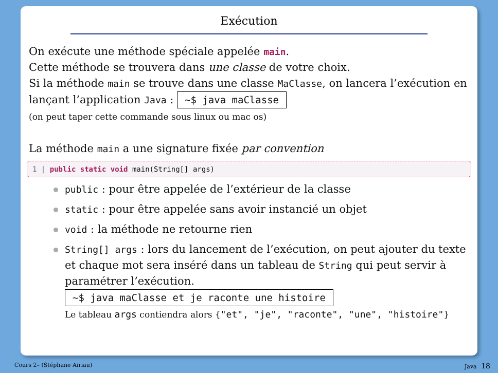Exécution
On exécute une méthode spéciale appelée main.
Cette méthode se trouvera dans une classe de votre choix.
Si la méthode main se trouve dans une classe MaClasse, on lancera l’exécution en lançant l’application Java : ~$ java maClasse
(on peut taper cette commande sous linux ou mac os)
La méthode main a une signature fixée par convention
1 | public static void main(String[] args)
public : pour être appelée de l’extérieur de la classe
static : pour être appelée sans avoir instancié un objet
void : la méthode ne retourne rien
String[] args : lors du lancement de l’exécution, on peut ajouter du texte et chaque mot sera inséré dans un tableau de String qui peut servir à paramétrer l’exécution.
~$ java maClasse et je raconte une histoire
Le tableau args contiendra alors {"et", "je", "raconte", "une", "histoire"}
Cours 2– (Stéphane Airiau) Java 18